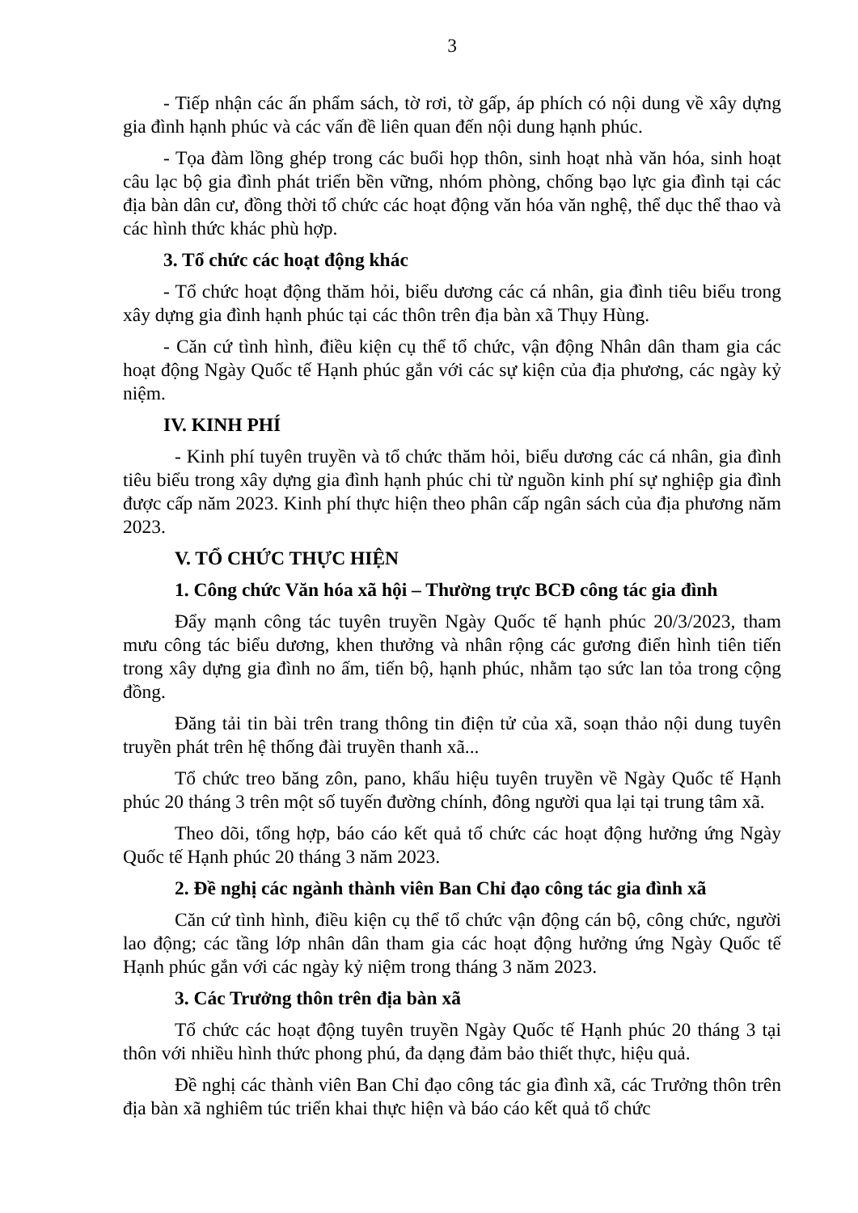3
- Tiếp nhận các ấn phẩm sách, tờ rơi, tờ gấp, áp phích có nội dung về xây dựng gia đình hạnh phúc và các vấn đề liên quan đến nội dung hạnh phúc.
- Tọa đàm lồng ghép trong các buổi họp thôn, sinh hoạt nhà văn hóa, sinh hoạt câu lạc bộ gia đình phát triển bền vững, nhóm phòng, chống bạo lực gia đình tại các địa bàn dân cư, đồng thời tổ chức các hoạt động văn hóa văn nghệ, thể dục thể thao và các hình thức khác phù hợp.
3. Tổ chức các hoạt động khác
- Tổ chức hoạt động thăm hỏi, biểu dương các cá nhân, gia đình tiêu biểu trong xây dựng gia đình hạnh phúc tại các thôn trên địa bàn xã Thụy Hùng.
- Căn cứ tình hình, điều kiện cụ thể tổ chức, vận động Nhân dân tham gia các hoạt động Ngày Quốc tế Hạnh phúc gắn với các sự kiện của địa phương, các ngày kỷ niệm.
IV. KINH PHÍ
- Kinh phí tuyên truyền và tổ chức thăm hỏi, biểu dương các cá nhân, gia đình tiêu biểu trong xây dựng gia đình hạnh phúc chi từ nguồn kinh phí sự nghiệp gia đình được cấp năm 2023. Kinh phí thực hiện theo phân cấp ngân sách của địa phương năm 2023.
V. TỔ CHỨC THỰC HIỆN
1. Công chức Văn hóa xã hội – Thường trực BCĐ công tác gia đình
Đẩy mạnh công tác tuyên truyền Ngày Quốc tế hạnh phúc 20/3/2023, tham mưu công tác biểu dương, khen thưởng và nhân rộng các gương điển hình tiên tiến trong xây dựng gia đình no ấm, tiến bộ, hạnh phúc, nhằm tạo sức lan tỏa trong cộng đồng.
Đăng tải tin bài trên trang thông tin điện tử của xã, soạn thảo nội dung tuyên truyền phát trên hệ thống đài truyền thanh xã...
Tổ chức treo băng zôn, pano, khẩu hiệu tuyên truyền về Ngày Quốc tế Hạnh phúc 20 tháng 3 trên một số tuyến đường chính, đông người qua lại tại trung tâm xã.
Theo dõi, tổng hợp, báo cáo kết quả tổ chức các hoạt động hưởng ứng Ngày Quốc tế Hạnh phúc 20 tháng 3 năm 2023.
2. Đề nghị các ngành thành viên Ban Chỉ đạo công tác gia đình xã
Căn cứ tình hình, điều kiện cụ thể tổ chức vận động cán bộ, công chức, người lao động; các tầng lớp nhân dân tham gia các hoạt động hưởng ứng Ngày Quốc tế Hạnh phúc gắn với các ngày kỷ niệm trong tháng 3 năm 2023.
3. Các Trưởng thôn trên địa bàn xã
Tổ chức các hoạt động tuyên truyền Ngày Quốc tế Hạnh phúc 20 tháng 3 tại thôn với nhiều hình thức phong phú, đa dạng đảm bảo thiết thực, hiệu quả.
Đề nghị các thành viên Ban Chỉ đạo công tác gia đình xã, các Trưởng thôn trên địa bàn xã nghiêm túc triển khai thực hiện và báo cáo kết quả tổ chức